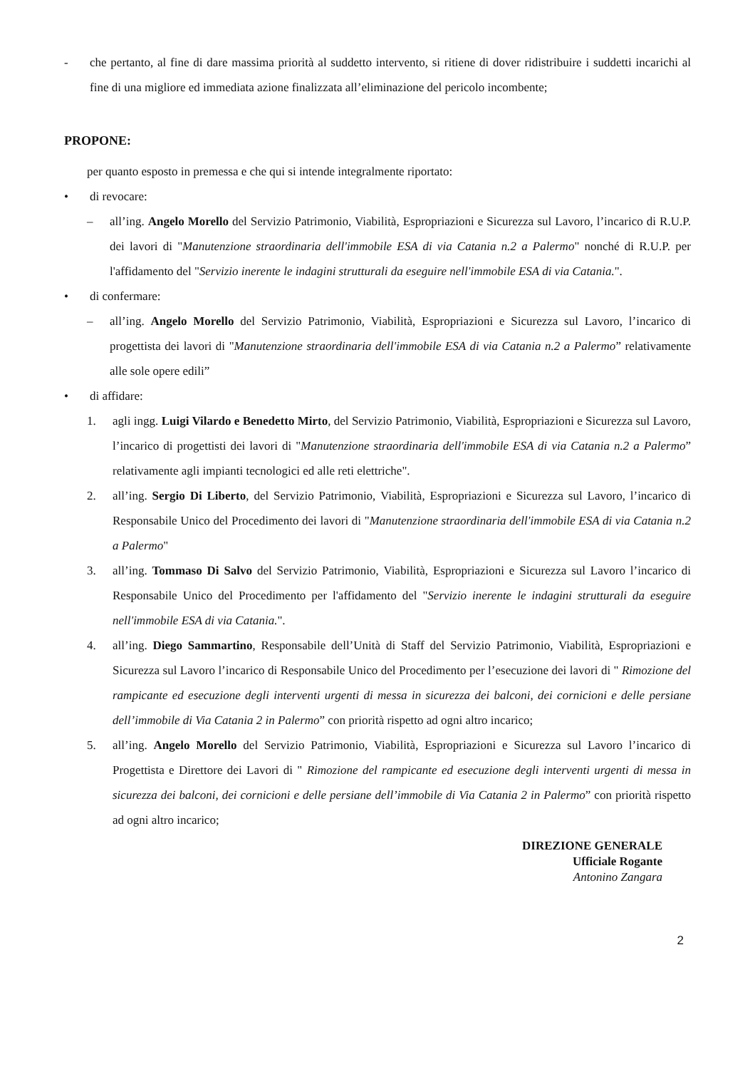- che pertanto, al fine di dare massima priorità al suddetto intervento, si ritiene di dover ridistribuire i suddetti incarichi al fine di una migliore ed immediata azione finalizzata all’eliminazione del pericolo incombente;
PROPONE:
per quanto esposto in premessa e che qui si intende integralmente riportato:
• di revocare:
– all’ing. Angelo Morello del Servizio Patrimonio, Viabilità, Espropriazioni e Sicurezza sul Lavoro, l’incarico di R.U.P. dei lavori di "Manutenzione straordinaria dell'immobile ESA di via Catania n.2 a Palermo" nonché di R.U.P. per l'affidamento del "Servizio inerente le indagini strutturali da eseguire nell'immobile ESA di via Catania.".
• di confermare:
– all’ing. Angelo Morello del Servizio Patrimonio, Viabilità, Espropriazioni e Sicurezza sul Lavoro, l’incarico di progettista dei lavori di "Manutenzione straordinaria dell'immobile ESA di via Catania n.2 a Palermo” relativamente alle sole opere edili”
• di affidare:
1. agli ingg. Luigi Vilardo e Benedetto Mirto, del Servizio Patrimonio, Viabilità, Espropriazioni e Sicurezza sul Lavoro, l’incarico di progettisti dei lavori di "Manutenzione straordinaria dell'immobile ESA di via Catania n.2 a Palermo” relativamente agli impianti tecnologici ed alle reti elettriche".
2. all’ing. Sergio Di Liberto, del Servizio Patrimonio, Viabilità, Espropriazioni e Sicurezza sul Lavoro, l’incarico di Responsabile Unico del Procedimento dei lavori di "Manutenzione straordinaria dell'immobile ESA di via Catania n.2 a Palermo"
3. all’ing. Tommaso Di Salvo del Servizio Patrimonio, Viabilità, Espropriazioni e Sicurezza sul Lavoro l’incarico di Responsabile Unico del Procedimento per l'affidamento del "Servizio inerente le indagini strutturali da eseguire nell'immobile ESA di via Catania.".
4. all’ing. Diego Sammartino, Responsabile dell’Unità di Staff del Servizio Patrimonio, Viabilità, Espropriazioni e Sicurezza sul Lavoro l’incarico di Responsabile Unico del Procedimento per l’esecuzione dei lavori di " Rimozione del rampicante ed esecuzione degli interventi urgenti di messa in sicurezza dei balconi, dei cornicioni e delle persiane dell’immobile di Via Catania 2 in Palermo” con priorità rispetto ad ogni altro incarico;
5. all’ing. Angelo Morello del Servizio Patrimonio, Viabilità, Espropriazioni e Sicurezza sul Lavoro l’incarico di Progettista e Direttore dei Lavori di " Rimozione del rampicante ed esecuzione degli interventi urgenti di messa in sicurezza dei balconi, dei cornicioni e delle persiane dell’immobile di Via Catania 2 in Palermo” con priorità rispetto ad ogni altro incarico;
DIREZIONE GENERALE
Ufficiale Rogante
Antonino Zangara
2